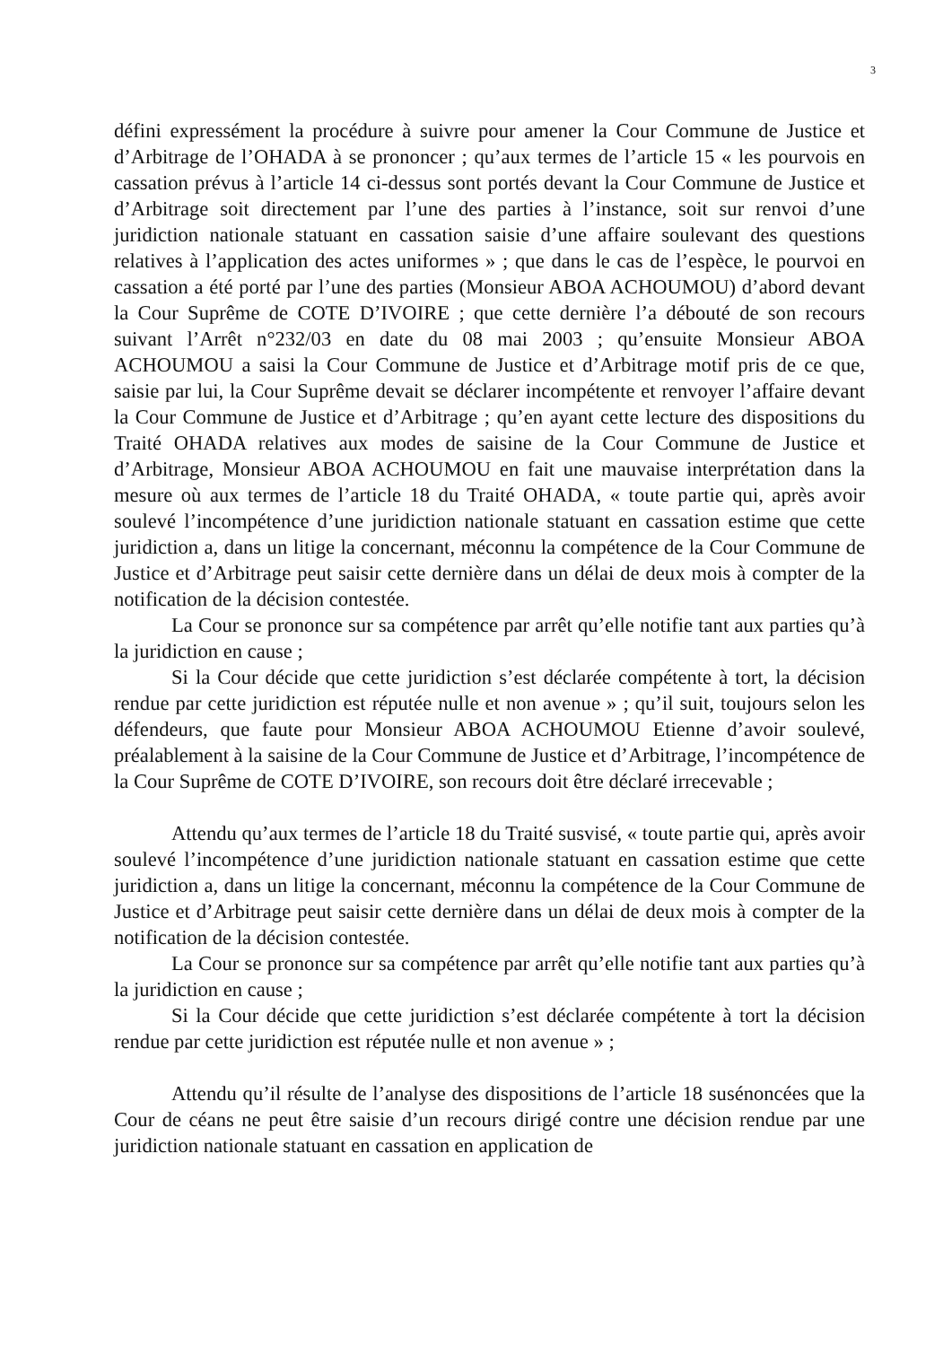3
défini expressément la procédure à suivre pour amener la Cour Commune de Justice et d’Arbitrage de l’OHADA à se prononcer ; qu’aux termes de l’article 15 « les pourvois en cassation prévus à l’article 14 ci-dessus sont portés devant la Cour Commune de Justice et d’Arbitrage soit directement par l’une des parties à l’instance, soit sur renvoi d’une juridiction nationale statuant en cassation saisie d’une affaire soulevant des questions relatives à l’application des actes uniformes » ; que dans le cas de l’espèce, le pourvoi en cassation a été porté par l’une des parties (Monsieur ABOA ACHOUMOU) d’abord devant la Cour Suprême de COTE D’IVOIRE ; que cette dernière l’a débouté de son recours suivant l’Arrêt n°232/03 en date du 08 mai 2003 ; qu’ensuite Monsieur ABOA ACHOUMOU a saisi la Cour Commune de Justice et d’Arbitrage motif pris de ce que, saisie par lui, la Cour Suprême devait se déclarer incompétente et renvoyer l’affaire devant la Cour Commune de Justice et d’Arbitrage ; qu’en ayant cette lecture des dispositions du Traité OHADA relatives aux modes de saisine de la Cour Commune de Justice et d’Arbitrage, Monsieur ABOA ACHOUMOU en fait une mauvaise interprétation dans la mesure où aux termes de l’article 18 du Traité OHADA, « toute partie qui, après avoir soulevé l’incompétence d’une juridiction nationale statuant en cassation estime que cette juridiction a, dans un litige la concernant, méconnu la compétence de la Cour Commune de Justice et d’Arbitrage peut saisir cette dernière dans un délai de deux mois à compter de la notification de la décision contestée.
La Cour se prononce sur sa compétence par arrêt qu’elle notifie tant aux parties qu’à la juridiction en cause ;
Si la Cour décide que cette juridiction s’est déclarée compétente à tort, la décision rendue par cette juridiction est réputée nulle et non avenue » ; qu’il suit, toujours selon les défendeurs, que faute pour Monsieur ABOA ACHOUMOU Etienne d’avoir soulevé, préalablement à la saisine de la Cour Commune de Justice et d’Arbitrage, l’incompétence de la Cour Suprême de COTE D’IVOIRE, son recours doit être déclaré irrecevable ;
Attendu qu’aux termes de l’article 18 du Traité susvisé, « toute partie qui, après avoir soulevé l’incompétence d’une juridiction nationale statuant en cassation estime que cette juridiction a, dans un litige la concernant, méconnu la compétence de la Cour Commune de Justice et d’Arbitrage peut saisir cette dernière dans un délai de deux mois à compter de la notification de la décision contestée.
La Cour se prononce sur sa compétence par arrêt qu’elle notifie tant aux parties qu’à la juridiction en cause ;
Si la Cour décide que cette juridiction s’est déclarée compétente à tort la décision rendue par cette juridiction est réputée nulle et non avenue » ;
Attendu qu’il résulte de l’analyse des dispositions de l’article 18 susénoncées que la Cour de céans ne peut être saisie d’un recours dirigé contre une décision rendue par une juridiction nationale statuant en cassation en application de